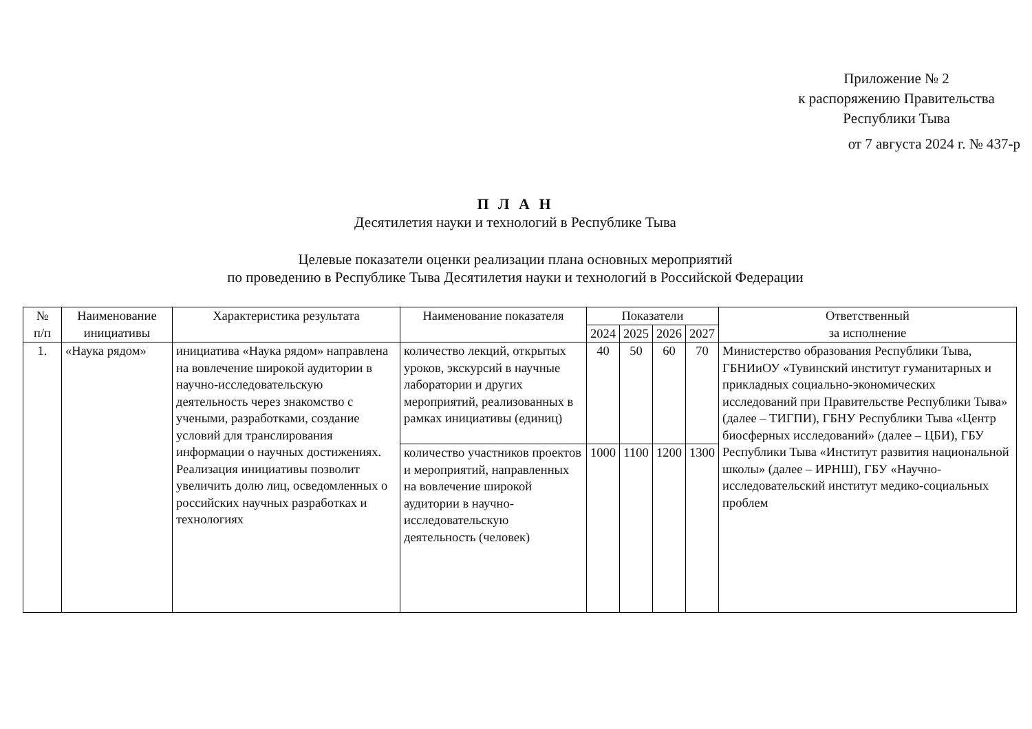Приложение № 2
к распоряжению Правительства
Республики Тыва
от 7 августа 2024 г. № 437-р
П Л А Н
Десятилетия науки и технологий в Республике Тыва
Целевые показатели оценки реализации плана основных мероприятий
по проведению в Республике Тыва Десятилетия науки и технологий в Российской Федерации
| № п/п | Наименование инициативы | Характеристика результата | Наименование показателя | Показатели | | | | Ответственный за исполнение |
| --- | --- | --- | --- | --- | --- | --- | --- | --- |
| | | | | 2024 | 2025 | 2026 | 2027 | |
| 1. | «Наука рядом» | инициатива «Наука рядом» направлена на вовлечение широкой аудитории в научно-исследовательскую деятельность через знакомство с учеными, разработками, создание условий для транслирования информации о научных достижениях. Реализация инициативы позволит увеличить долю лиц, осведомленных о российских научных разработках и технологиях | количество лекций, открытых уроков, экскурсий в научные лаборатории и других мероприятий, реализованных в рамках инициативы (единиц) | 40 | 50 | 60 | 70 | Министерство образования Республики Тыва, ГБНИиОУ «Тувинский институт гуманитарных и прикладных социально-экономических исследований при Правительстве Республики Тыва» (далее – ТИГПИ), ГБНУ Республики Тыва «Центр биосферных исследований» (далее – ЦБИ), ГБУ Республики Тыва «Институт развития национальной школы» (далее – ИРНШ), ГБУ «Научно-исследовательский институт медико-социальных проблем |
| | | | количество участников проектов и мероприятий, направленных на вовлечение широкой аудитории в научно-исследовательскую деятельность (человек) | 1000 | 1100 | 1200 | 1300 | |